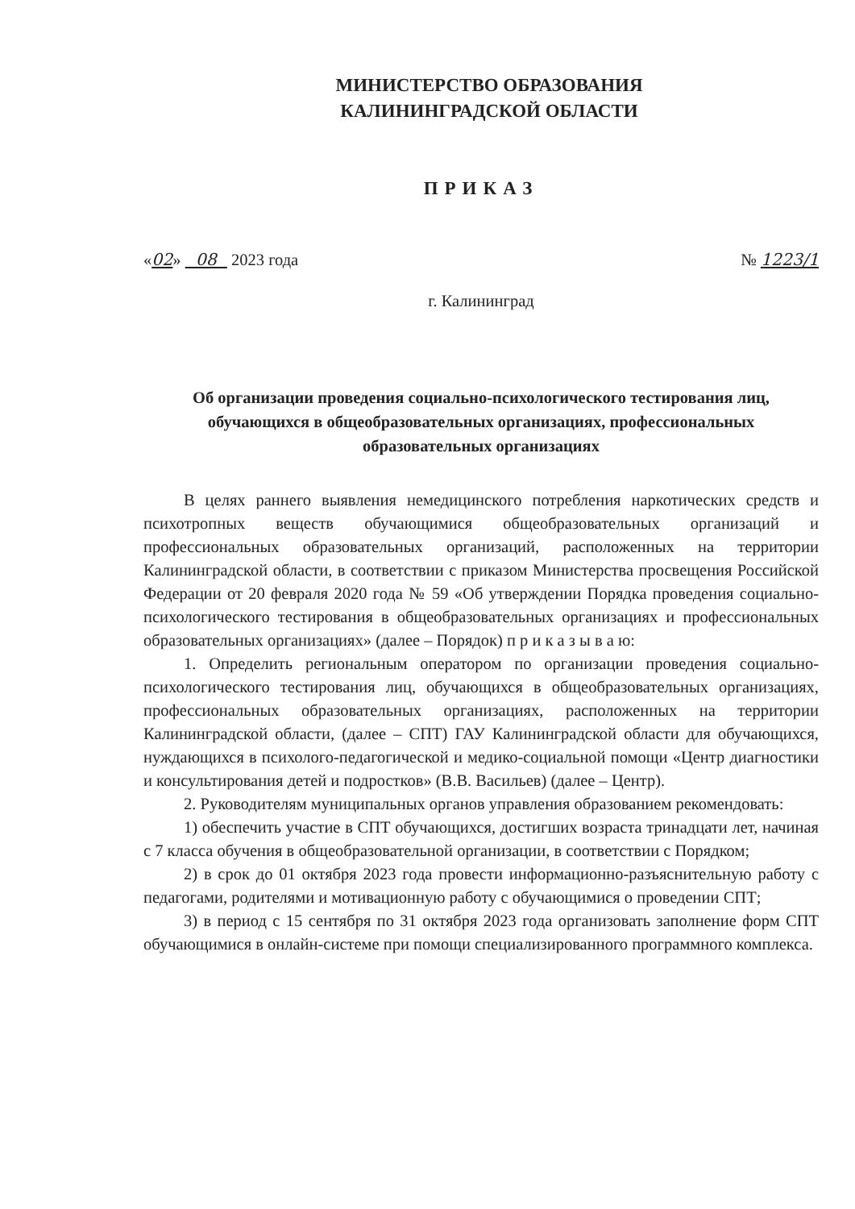МИНИСТЕРСТВО ОБРАЗОВАНИЯ
КАЛИНИНГРАДСКОЙ ОБЛАСТИ
ПРИКАЗ
«02» 08 2023 года № 1223/1
г. Калининград
Об организации проведения социально-психологического тестирования лиц, обучающихся в общеобразовательных организациях, профессиональных образовательных организациях
В целях раннего выявления немедицинского потребления наркотических средств и психотропных веществ обучающимися общеобразовательных организаций и профессиональных образовательных организаций, расположенных на территории Калининградской области, в соответствии с приказом Министерства просвещения Российской Федерации от 20 февраля 2020 года № 59 «Об утверждении Порядка проведения социально-психологического тестирования в общеобразовательных организациях и профессиональных образовательных организациях» (далее – Порядок) п р и к а з ы в а ю:
1. Определить региональным оператором по организации проведения социально-психологического тестирования лиц, обучающихся в общеобразовательных организациях, профессиональных образовательных организациях, расположенных на территории Калининградской области, (далее – СПТ) ГАУ Калининградской области для обучающихся, нуждающихся в психолого-педагогической и медико-социальной помощи «Центр диагностики и консультирования детей и подростков» (В.В. Васильев) (далее – Центр).
2. Руководителям муниципальных органов управления образованием рекомендовать:
1) обеспечить участие в СПТ обучающихся, достигших возраста тринадцати лет, начиная с 7 класса обучения в общеобразовательной организации, в соответствии с Порядком;
2) в срок до 01 октября 2023 года провести информационно-разъяснительную работу с педагогами, родителями и мотивационную работу с обучающимися о проведении СПТ;
3) в период с 15 сентября по 31 октября 2023 года организовать заполнение форм СПТ обучающимися в онлайн-системе при помощи специализированного программного комплекса.